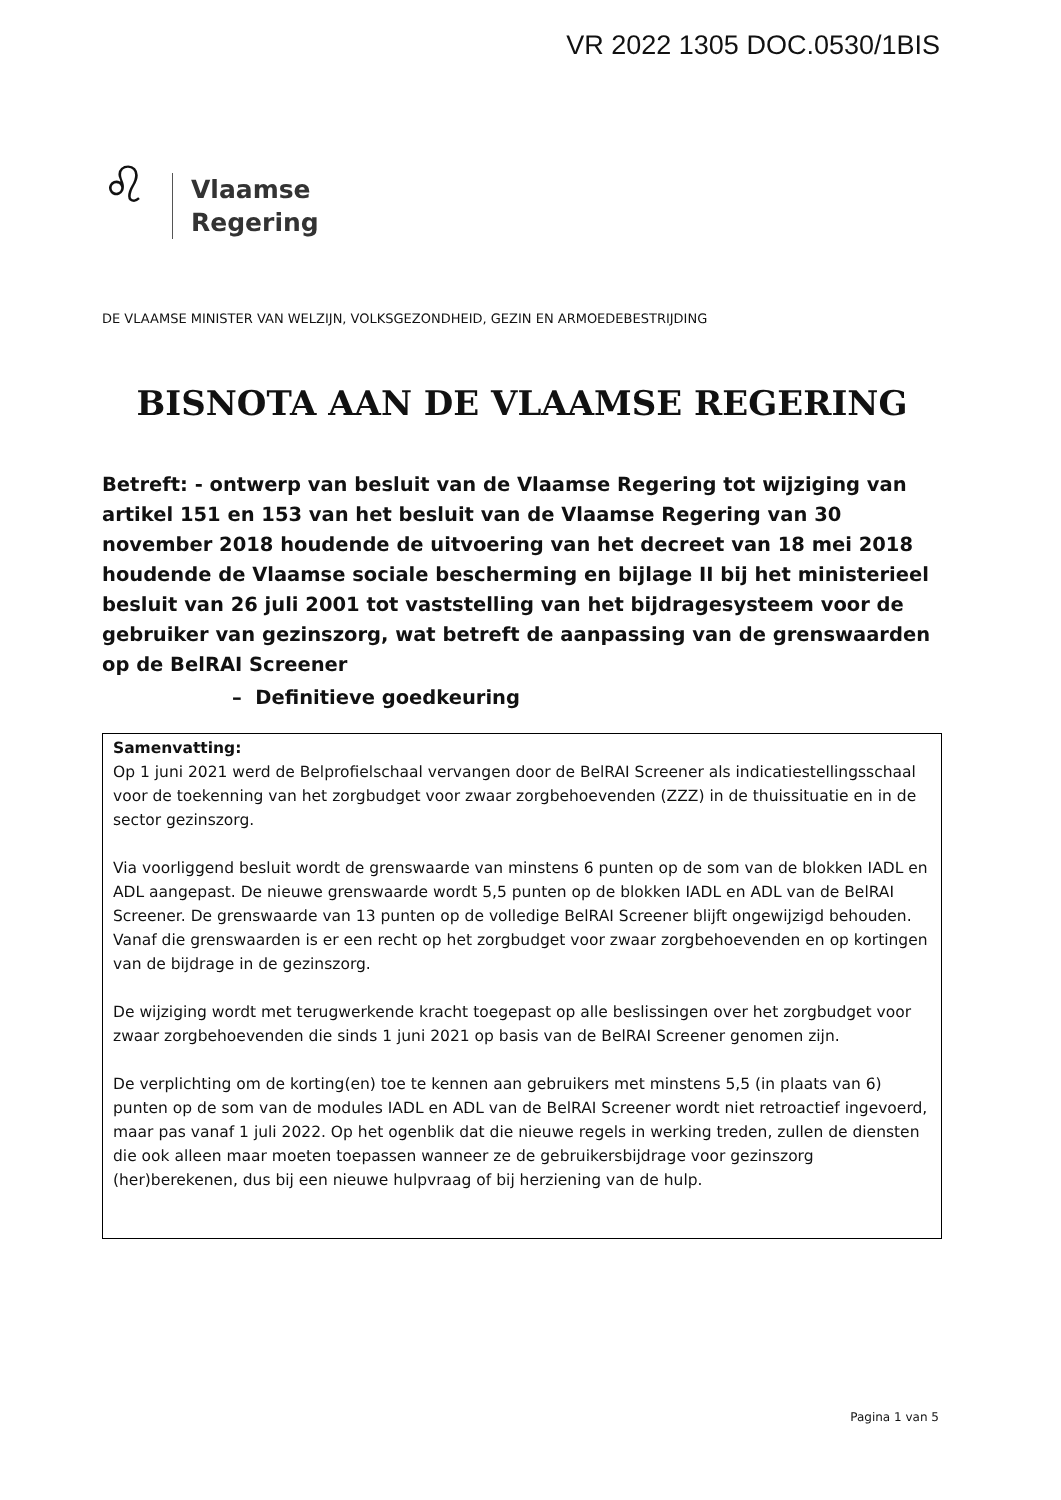VR 2022 1305 DOC.0530/1BIS
♌
Vlaamse
Regering
DE VLAAMSE MINISTER VAN WELZIJN, VOLKSGEZONDHEID, GEZIN EN ARMOEDEBESTRIJDING
BISNOTA AAN DE VLAAMSE REGERING
Betreft: - ontwerp van besluit van de Vlaamse Regering tot wijziging van artikel 151 en 153 van het besluit van de Vlaamse Regering van 30 november 2018 houdende de uitvoering van het decreet van 18 mei 2018 houdende de Vlaamse sociale bescherming en bijlage II bij het ministerieel besluit van 26 juli 2001 tot vaststelling van het bijdragesysteem voor de gebruiker van gezinszorg, wat betreft de aanpassing van de grenswaarden op de BelRAI Screener
– Definitieve goedkeuring
Samenvatting:
Op 1 juni 2021 werd de Belprofielschaal vervangen door de BelRAI Screener als indicatiestellingsschaal voor de toekenning van het zorgbudget voor zwaar zorgbehoevenden (ZZZ) in de thuissituatie en in de sector gezinszorg.
Via voorliggend besluit wordt de grenswaarde van minstens 6 punten op de som van de blokken IADL en ADL aangepast. De nieuwe grenswaarde wordt 5,5 punten op de blokken IADL en ADL van de BelRAI Screener. De grenswaarde van 13 punten op de volledige BelRAI Screener blijft ongewijzigd behouden. Vanaf die grenswaarden is er een recht op het zorgbudget voor zwaar zorgbehoevenden en op kortingen van de bijdrage in de gezinszorg.
De wijziging wordt met terugwerkende kracht toegepast op alle beslissingen over het zorgbudget voor zwaar zorgbehoevenden die sinds 1 juni 2021 op basis van de BelRAI Screener genomen zijn.
De verplichting om de korting(en) toe te kennen aan gebruikers met minstens 5,5 (in plaats van 6) punten op de som van de modules IADL en ADL van de BelRAI Screener wordt niet retroactief ingevoerd, maar pas vanaf 1 juli 2022. Op het ogenblik dat die nieuwe regels in werking treden, zullen de diensten die ook alleen maar moeten toepassen wanneer ze de gebruikersbijdrage voor gezinszorg (her)berekenen, dus bij een nieuwe hulpvraag of bij herziening van de hulp.
Pagina 1 van 5